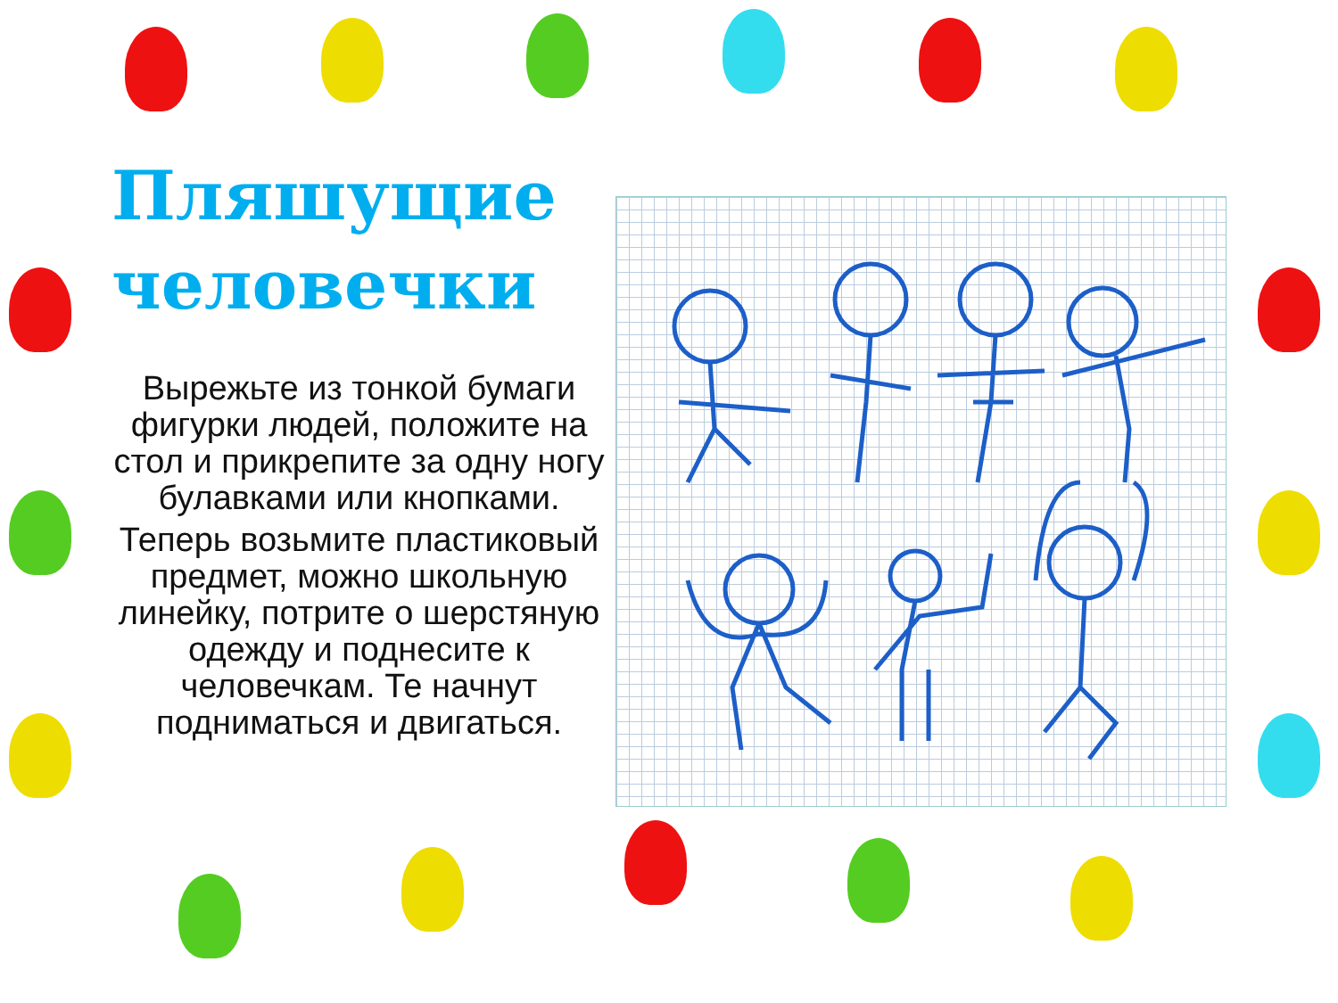Пляшущие человечки
Вырежьте из тонкой бумаги фигурки людей, положите на стол и прикрепите за одну ногу булавками или кнопками.
Теперь возьмите пластиковый предмет, можно школьную линейку, потрите о шерстяную одежду и поднесите к человечкам. Те начнут подниматься и двигаться.